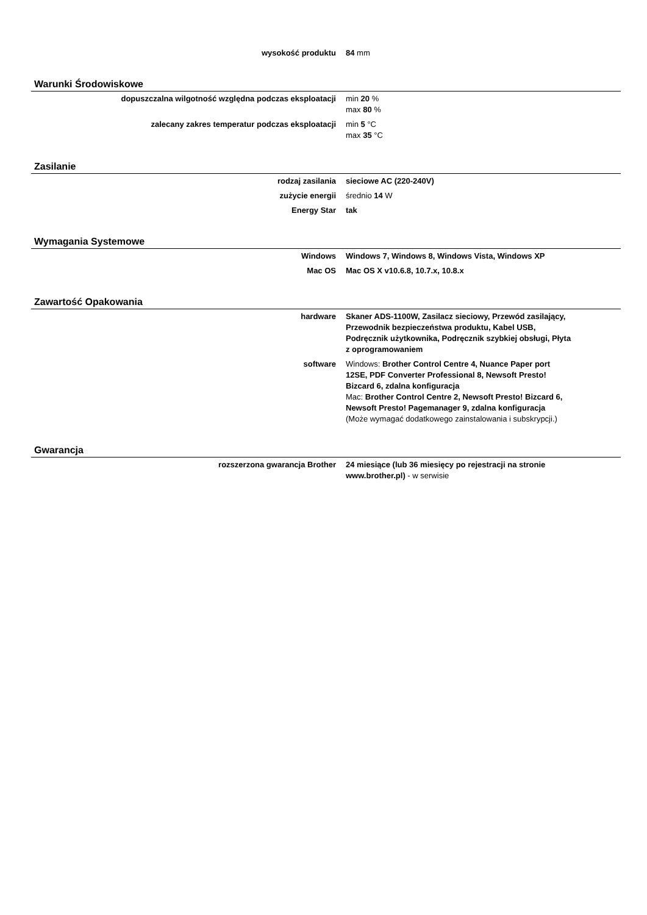| wysokość produktu | 84 mm |
Warunki Środowiskowe
| dopuszczalna wilgotność względna podczas eksploatacji | min 20 % max 80 % |
| zalecany zakres temperatur podczas eksploatacji | min 5 °C max 35 °C |
Zasilanie
| rodzaj zasilania | sieciowe AC (220-240V) |
| zużycie energii | średnio 14 W |
| Energy Star | tak |
Wymagania Systemowe
| Windows | Windows 7, Windows 8, Windows Vista, Windows XP |
| Mac OS | Mac OS X v10.6.8, 10.7.x, 10.8.x |
Zawartość Opakowania
| hardware | Skaner ADS-1100W, Zasilacz sieciowy, Przewód zasilający, Przewodnik bezpieczeństwa produktu, Kabel USB, Podręcznik użytkownika, Podręcznik szybkiej obsługi, Płyta z oprogramowaniem |
| software | Windows: Brother Control Centre 4, Nuance Paper port 12SE, PDF Converter Professional 8, Newsoft Presto! Bizcard 6, zdalna konfiguracja Mac: Brother Control Centre 2, Newsoft Presto! Bizcard 6, Newsoft Presto! Pagemanager 9, zdalna konfiguracja (Może wymagać dodatkowego zainstalowania i subskrypcji.) |
Gwarancja
| rozszerzona gwarancja Brother | 24 miesiące (lub 36 miesięcy po rejestracji na stronie www.brother.pl) - w serwisie |